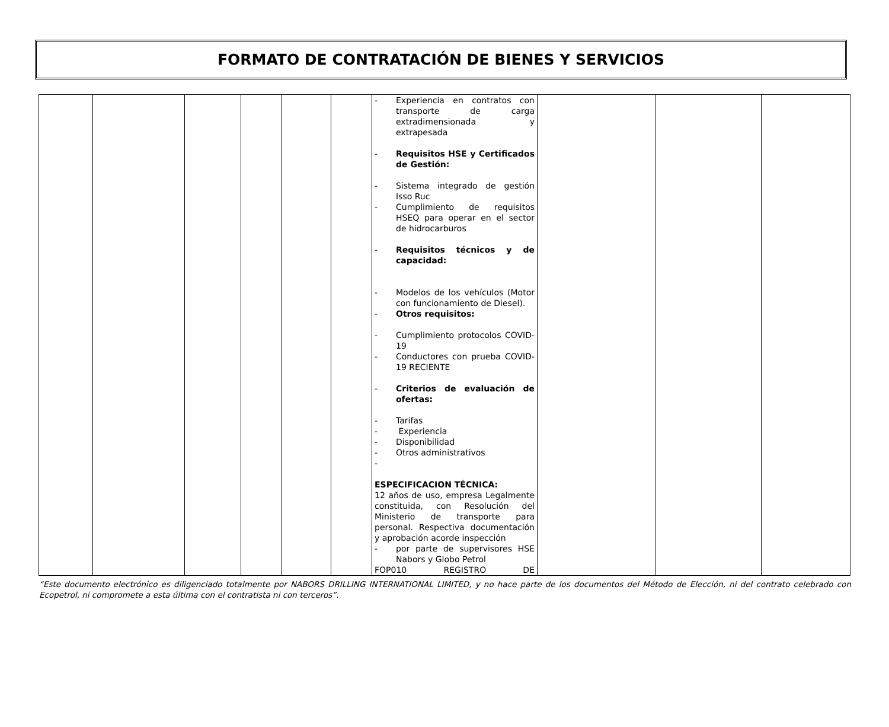FORMATO DE CONTRATACIÓN DE BIENES Y SERVICIOS
| | | | | | | - Experiencia en contratos con transporte de carga extradimensionada y extrapesada - Requisitos HSE y Certificados de Gestión: - Sistema integrado de gestión Isso Ruc - Cumplimiento de requisitos HSEQ para operar en el sector de hidrocarburos - Requisitos técnicos y de capacidad: - Modelos de los vehículos (Motor con funcionamiento de Diesel). - Otros requisitos: - Cumplimiento protocolos COVID-19 - Conductores con prueba COVID-19 RECIENTE - Criterios de evaluación de ofertas: - Tarifas - Experiencia - Disponibilidad - Otros administrativos - ESPECIFICACION TÉCNICA: 12 años de uso, empresa Legalmente constituida, con Resolución del Ministerio de transporte para personal. Respectiva documentación y aprobación acorde inspección - por parte de supervisores HSE Nabors y Globo Petrol FOP010 REGISTRO DE | | | |
“Este documento electrónico es diligenciado totalmente por NABORS DRILLING INTERNATIONAL LIMITED, y no hace parte de los documentos del Método de Elección, ni del contrato celebrado con Ecopetrol, ni compromete a esta última con el contratista ni con terceros”.